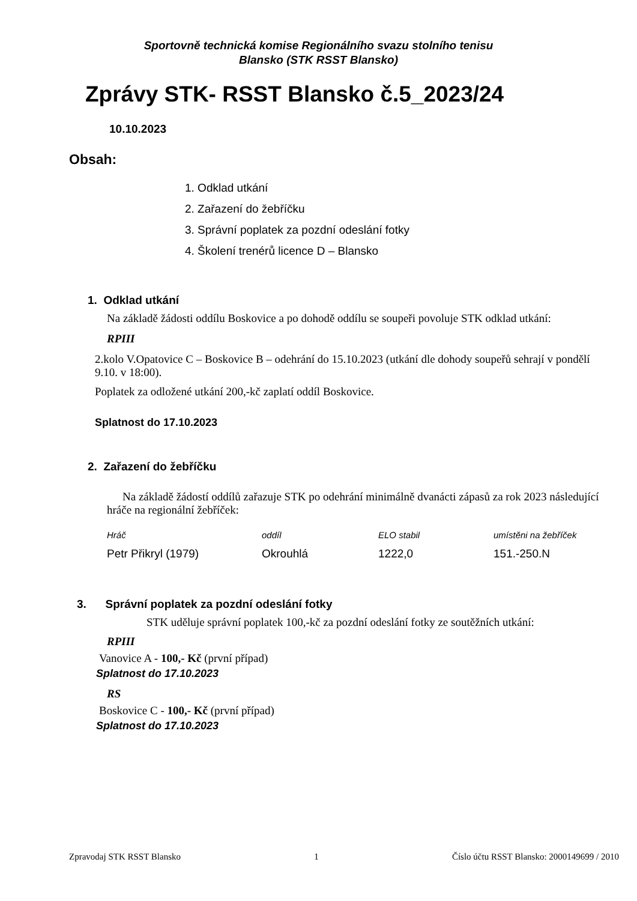Sportovně technická komise Regionálního svazu stolního tenisu
Blansko (STK RSST Blansko)
Zprávy STK- RSST Blansko č.5_2023/24
10.10.2023
Obsah:
1. Odklad utkání
2. Zařazení do žebříčku
3. Správní poplatek za pozdní odeslání fotky
4. Školení trenérů licence D – Blansko
1. Odklad utkání
Na základě žádosti oddílu Boskovice a po dohodě oddílu se soupeři povoluje STK odklad utkání:
RPIII
2.kolo V.Opatovice C – Boskovice B – odehrání do 15.10.2023 (utkání dle dohody soupeřů sehrají v pondělí 9.10. v 18:00).
Poplatek za odložené utkání 200,-kč zaplatí oddíl Boskovice.
Splatnost do 17.10.2023
2. Zařazení do žebříčku
Na základě žádostí oddílů zařazuje STK po odehrání minimálně dvanácti zápasů za rok 2023 následující hráče na regionální žebříček:
| Hráč | oddíl | ELO stabil | umístěni na žebříček |
| --- | --- | --- | --- |
| Petr Přikryl (1979) | Okrouhlá | 1222,0 | 151.-250.N |
3. Správní poplatek za pozdní odeslání fotky
STK uděluje správní poplatek 100,-kč za pozdní odeslání fotky ze soutěžních utkání:
RPIII
Vanovice A - 100,- Kč (první případ)
Splatnost do 17.10.2023
RS
Boskovice C - 100,- Kč (první případ)
Splatnost do 17.10.2023
Zpravodaj STK RSST Blansko 1 Číslo účtu RSST Blansko: 2000149699 / 2010